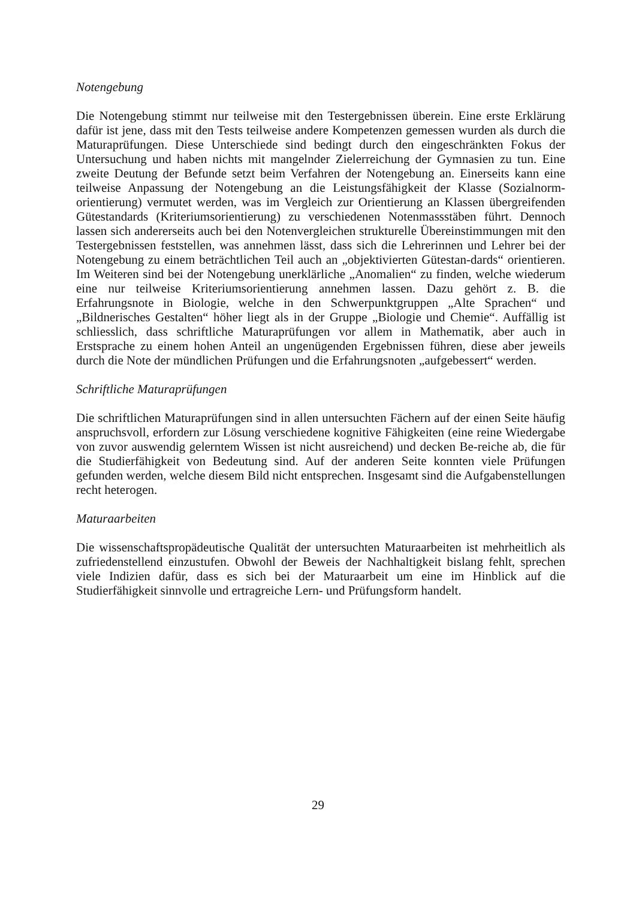Notengebung
Die Notengebung stimmt nur teilweise mit den Testergebnissen überein. Eine erste Erklärung dafür ist jene, dass mit den Tests teilweise andere Kompetenzen gemessen wurden als durch die Maturaprüfungen. Diese Unterschiede sind bedingt durch den eingeschränkten Fokus der Untersuchung und haben nichts mit mangelnder Zielerreichung der Gymnasien zu tun. Eine zweite Deutung der Befunde setzt beim Verfahren der Notengebung an. Einerseits kann eine teilweise Anpassung der Notengebung an die Leistungsfähigkeit der Klasse (Sozialnorm-orientierung) vermutet werden, was im Vergleich zur Orientierung an Klassen übergreifenden Gütestandards (Kriteriumsorientierung) zu verschiedenen Notenmassstäben führt. Dennoch lassen sich andererseits auch bei den Notenvergleichen strukturelle Übereinstimmungen mit den Testergebnissen feststellen, was annehmen lässt, dass sich die Lehrerinnen und Lehrer bei der Notengebung zu einem beträchtlichen Teil auch an „objektivierten Gütestan-dards“ orientieren. Im Weiteren sind bei der Notengebung unerklärliche „Anomalien“ zu finden, welche wiederum eine nur teilweise Kriteriumsorientierung annehmen lassen. Dazu gehört z. B. die Erfahrungsnote in Biologie, welche in den Schwerpunktgruppen „Alte Sprachen“ und „Bildnerisches Gestalten“ höher liegt als in der Gruppe „Biologie und Chemie“. Auffällig ist schliesslich, dass schriftliche Maturaprüfungen vor allem in Mathematik, aber auch in Erstsprache zu einem hohen Anteil an ungenügenden Ergebnissen führen, diese aber jeweils durch die Note der mündlichen Prüfungen und die Erfahrungsnoten „aufgebessert“ werden.
Schriftliche Maturaprüfungen
Die schriftlichen Maturaprüfungen sind in allen untersuchten Fächern auf der einen Seite häufig anspruchsvoll, erfordern zur Lösung verschiedene kognitive Fähigkeiten (eine reine Wiedergabe von zuvor auswendig gelerntem Wissen ist nicht ausreichend) und decken Be-reiche ab, die für die Studierfähigkeit von Bedeutung sind. Auf der anderen Seite konnten viele Prüfungen gefunden werden, welche diesem Bild nicht entsprechen. Insgesamt sind die Aufgabenstellungen recht heterogen.
Maturaarbeiten
Die wissenschaftspropädeutische Qualität der untersuchten Maturaarbeiten ist mehrheitlich als zufriedenstellend einzustufen. Obwohl der Beweis der Nachhaltigkeit bislang fehlt, sprechen viele Indizien dafür, dass es sich bei der Maturaarbeit um eine im Hinblick auf die Studierfähigkeit sinnvolle und ertragreiche Lern- und Prüfungsform handelt.
29